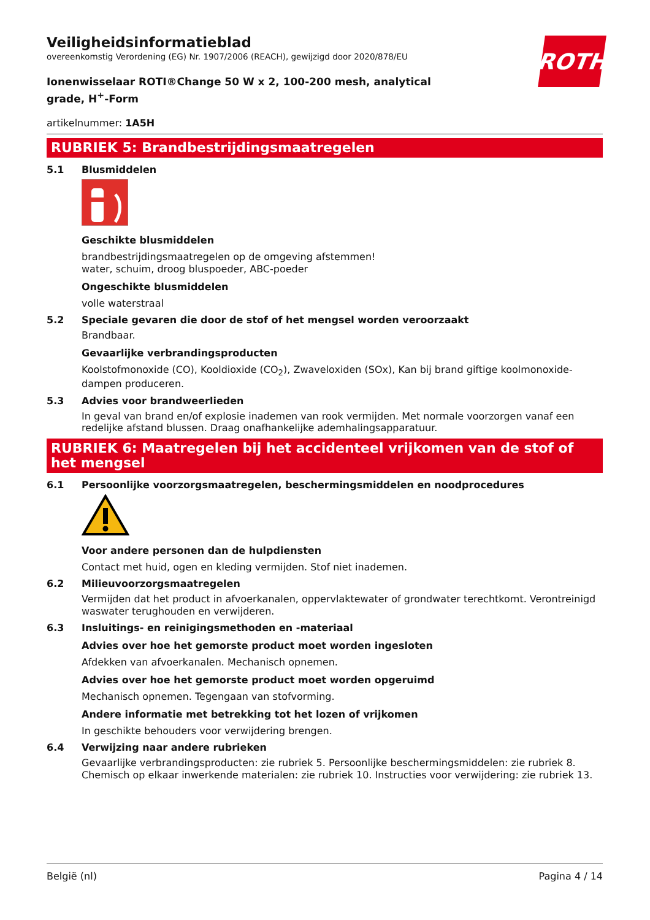ROTH
Veiligheidsinformatieblad
overeenkomstig Verordening (EG) Nr. 1907/2006 (REACH), gewijzigd door 2020/878/EU
Ionenwisselaar ROTI®Change 50 W x 2, 100-200 mesh, analytical grade, H<sup>+</sup>-Form
artikelnummer: 1A5H
RUBRIEK 5: Brandbestrijdingsmaatregelen
5.1 Blusmiddelen
Geschikte blusmiddelen
brandbestrijdingsmaatregelen op de omgeving afstemmen!
water, schuim, droog bluspoeder, ABC-poeder
Ongeschikte blusmiddelen
volle waterstraal
5.2 Speciale gevaren die door de stof of het mengsel worden veroorzaakt
Brandbaar.
Gevaarlijke verbrandingsproducten
Koolstofmonoxide (CO), Kooldioxide (CO<sub>2</sub>), Zwaveloxiden (SOx), Kan bij brand giftige koolmonoxide-dampen produceren.
5.3 Advies voor brandweerlieden
In geval van brand en/of explosie inademen van rook vermijden. Met normale voorzorgen vanaf een redelijke afstand blussen. Draag onafhankelijke ademhalingsapparatuur.
RUBRIEK 6: Maatregelen bij het accidenteel vrijkomen van de stof of het mengsel
6.1 Persoonlijke voorzorgsmaatregelen, beschermingsmiddelen en noodprocedures
Voor andere personen dan de hulpdiensten
Contact met huid, ogen en kleding vermijden. Stof niet inademen.
6.2 Milieuvoorzorgsmaatregelen
Vermijden dat het product in afvoerkanalen, oppervlaktewater of grondwater terechtkomt. Verontreinigd waswater terughouden en verwijderen.
6.3 Insluitings- en reinigingsmethoden en -materiaal
Advies over hoe het gemorste product moet worden ingesloten
Afdekken van afvoerkanalen. Mechanisch opnemen.
Advies over hoe het gemorste product moet worden opgeruimd
Mechanisch opnemen. Tegengaan van stofvorming.
Andere informatie met betrekking tot het lozen of vrijkomen
In geschikte behouders voor verwijdering brengen.
6.4 Verwijzing naar andere rubrieken
Gevaarlijke verbrandingsproducten: zie rubriek 5. Persoonlijke beschermingsmiddelen: zie rubriek 8. Chemisch op elkaar inwerkende materialen: zie rubriek 10. Instructies voor verwijdering: zie rubriek 13.
België (nl) Pagina 4 / 14